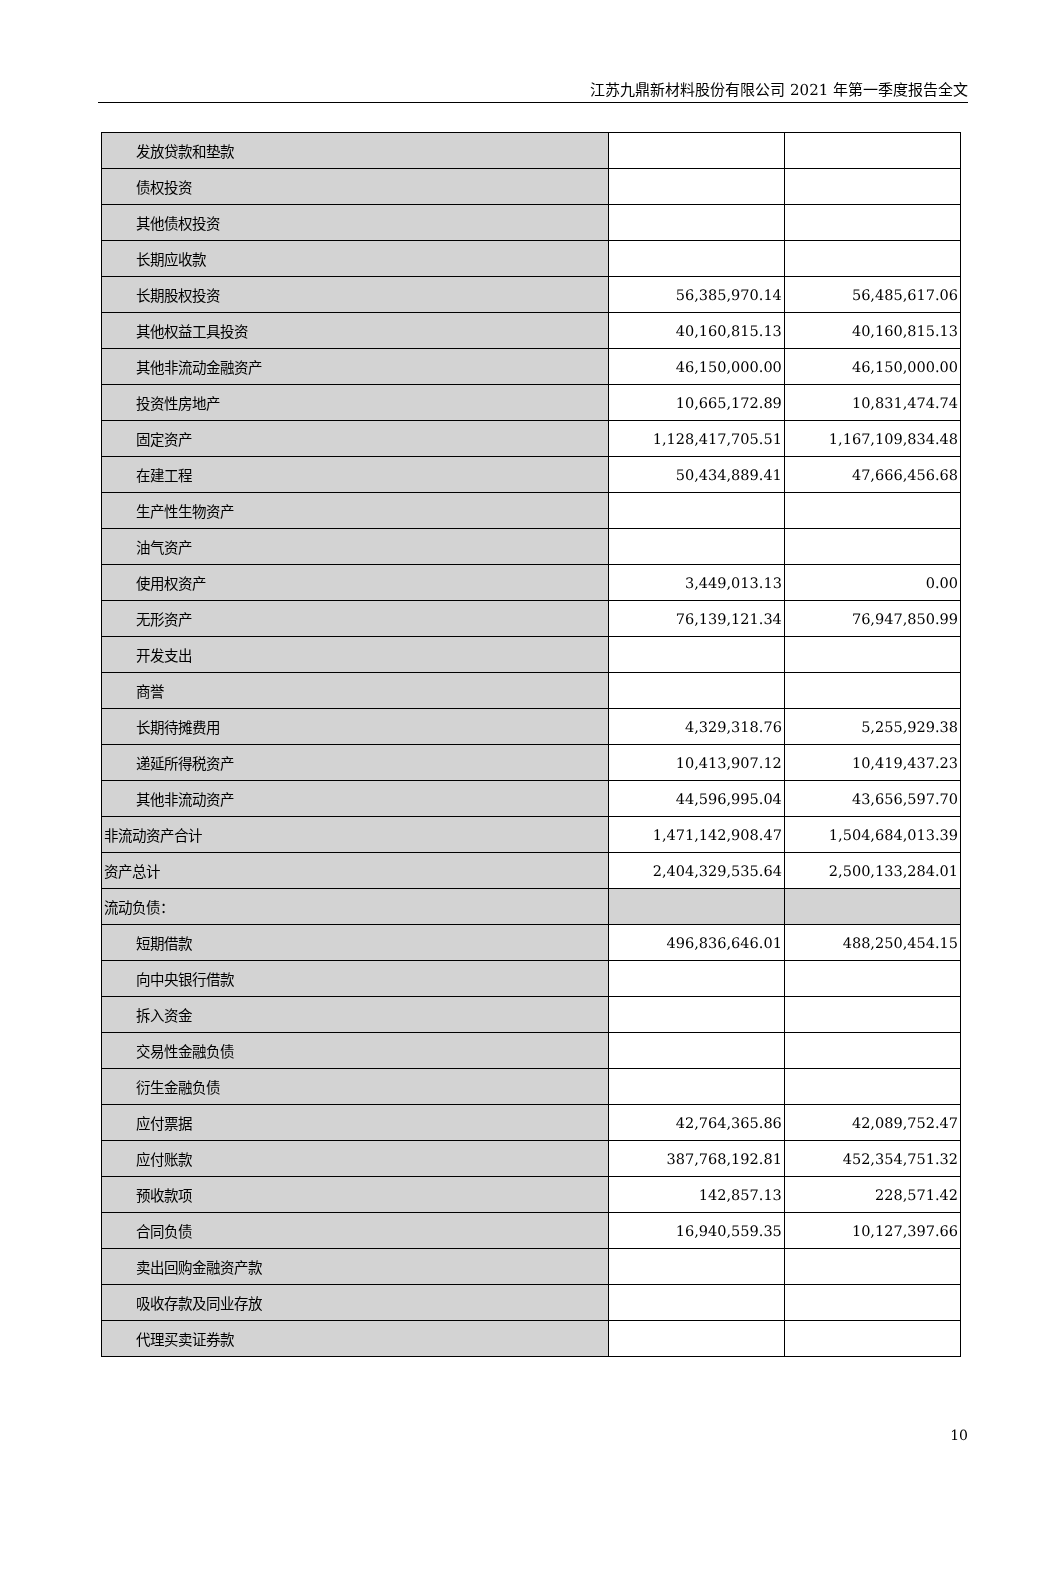江苏九鼎新材料股份有限公司 2021 年第一季度报告全文
| 发放贷款和垫款 | | |
| 债权投资 | | |
| 其他债权投资 | | |
| 长期应收款 | | |
| 长期股权投资 | 56,385,970.14 | 56,485,617.06 |
| 其他权益工具投资 | 40,160,815.13 | 40,160,815.13 |
| 其他非流动金融资产 | 46,150,000.00 | 46,150,000.00 |
| 投资性房地产 | 10,665,172.89 | 10,831,474.74 |
| 固定资产 | 1,128,417,705.51 | 1,167,109,834.48 |
| 在建工程 | 50,434,889.41 | 47,666,456.68 |
| 生产性生物资产 | | |
| 油气资产 | | |
| 使用权资产 | 3,449,013.13 | 0.00 |
| 无形资产 | 76,139,121.34 | 76,947,850.99 |
| 开发支出 | | |
| 商誉 | | |
| 长期待摊费用 | 4,329,318.76 | 5,255,929.38 |
| 递延所得税资产 | 10,413,907.12 | 10,419,437.23 |
| 其他非流动资产 | 44,596,995.04 | 43,656,597.70 |
| 非流动资产合计 | 1,471,142,908.47 | 1,504,684,013.39 |
| 资产总计 | 2,404,329,535.64 | 2,500,133,284.01 |
| 流动负债： | | |
| 短期借款 | 496,836,646.01 | 488,250,454.15 |
| 向中央银行借款 | | |
| 拆入资金 | | |
| 交易性金融负债 | | |
| 衍生金融负债 | | |
| 应付票据 | 42,764,365.86 | 42,089,752.47 |
| 应付账款 | 387,768,192.81 | 452,354,751.32 |
| 预收款项 | 142,857.13 | 228,571.42 |
| 合同负债 | 16,940,559.35 | 10,127,397.66 |
| 卖出回购金融资产款 | | |
| 吸收存款及同业存放 | | |
| 代理买卖证券款 | | |
10